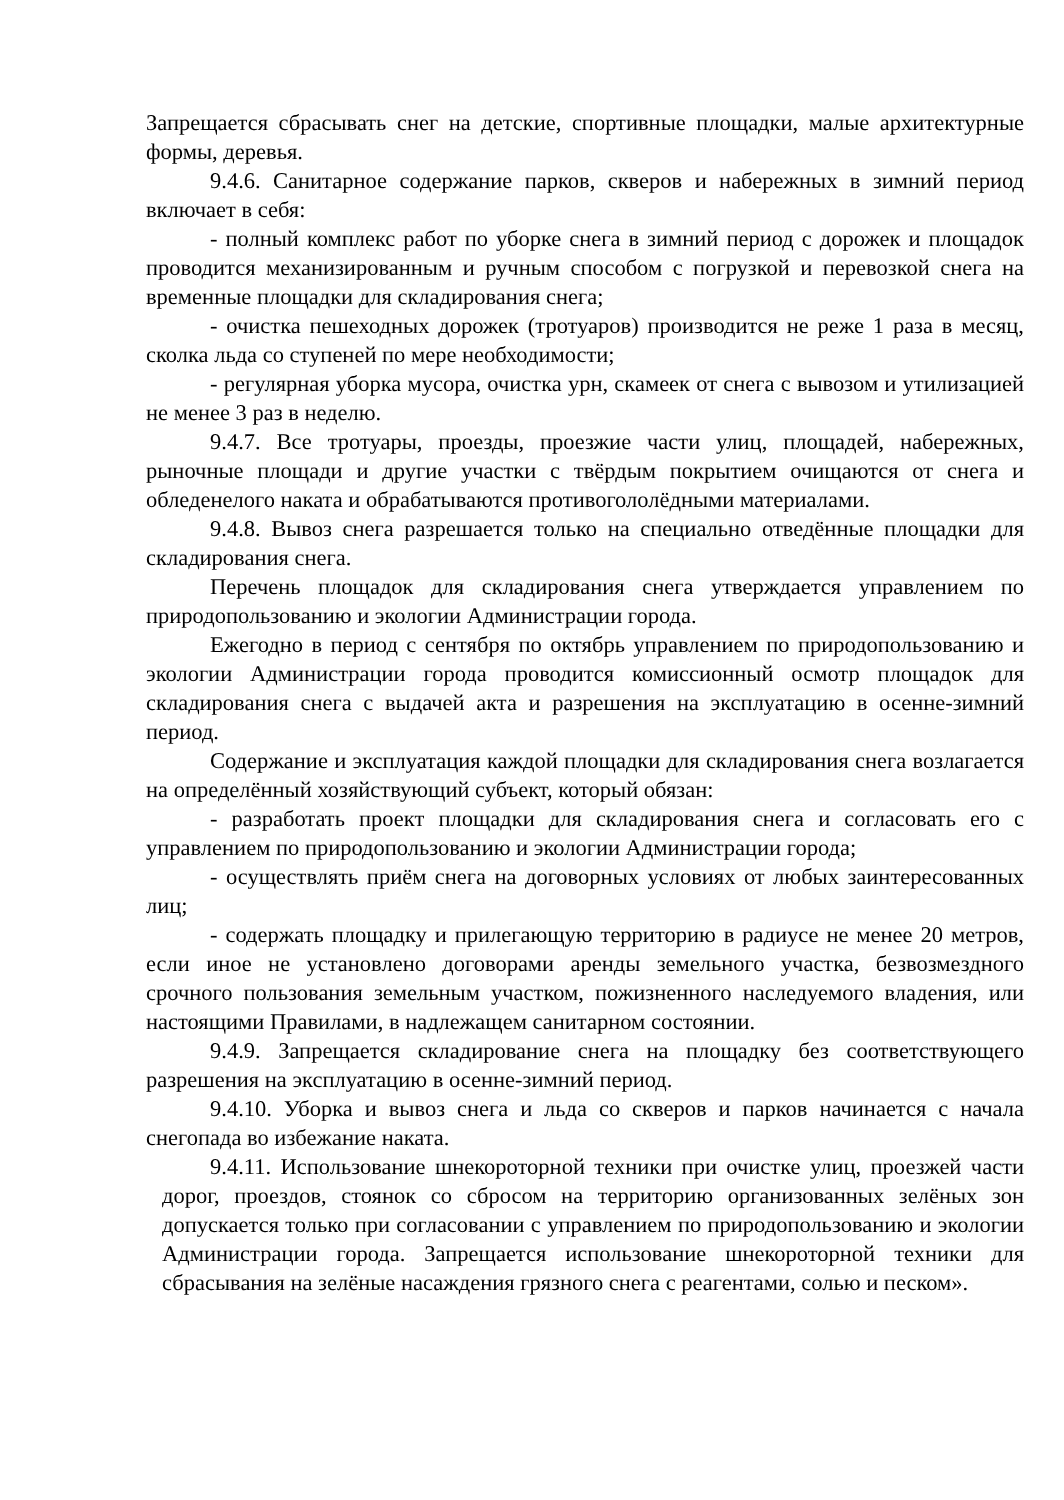Запрещается сбрасывать снег на детские, спортивные площадки, малые архитектурные формы, деревья.
9.4.6. Санитарное содержание парков, скверов и набережных в зимний период включает в себя:
- полный комплекс работ по уборке снега в зимний период с дорожек и площадок проводится механизированным и ручным способом с погрузкой и перевозкой снега на временные площадки для складирования снега;
- очистка пешеходных дорожек (тротуаров) производится не реже 1 раза в месяц, сколка льда со ступеней по мере необходимости;
- регулярная уборка мусора, очистка урн, скамеек от снега с вывозом и утилизацией не менее 3 раз в неделю.
9.4.7. Все тротуары, проезды, проезжие части улиц, площадей, набережных, рыночные площади и другие участки с твёрдым покрытием очищаются от снега и обледенелого наката и обрабатываются противогололёдными материалами.
9.4.8. Вывоз снега разрешается только на специально отведённые площадки для складирования снега.
Перечень площадок для складирования снега утверждается управлением по природопользованию и экологии Администрации города.
Ежегодно в период с сентября по октябрь управлением по природопользованию и экологии Администрации города проводится комиссионный осмотр площадок для складирования снега с выдачей акта и разрешения на эксплуатацию в осенне-зимний период.
Содержание и эксплуатация каждой площадки для складирования снега возлагается на определённый хозяйствующий субъект, который обязан:
- разработать проект площадки для складирования снега и согласовать его с управлением по природопользованию и экологии Администрации города;
- осуществлять приём снега на договорных условиях от любых заинтересованных лиц;
- содержать площадку и прилегающую территорию в радиусе не менее 20 метров, если иное не установлено договорами аренды земельного участка, безвозмездного срочного пользования земельным участком, пожизненного наследуемого владения, или настоящими Правилами, в надлежащем санитарном состоянии.
9.4.9. Запрещается складирование снега на площадку без соответствующего разрешения на эксплуатацию в осенне-зимний период.
9.4.10. Уборка и вывоз снега и льда со скверов и парков начинается с начала снегопада во избежание наката.
9.4.11. Использование шнекороторной техники при очистке улиц, проезжей части дорог, проездов, стоянок со сбросом на территорию организованных зелёных зон допускается только при согласовании с управлением по природопользованию и экологии Администрации города. Запрещается использование шнекороторной техники для сбрасывания на зелёные насаждения грязного снега с реагентами, солью и песком».